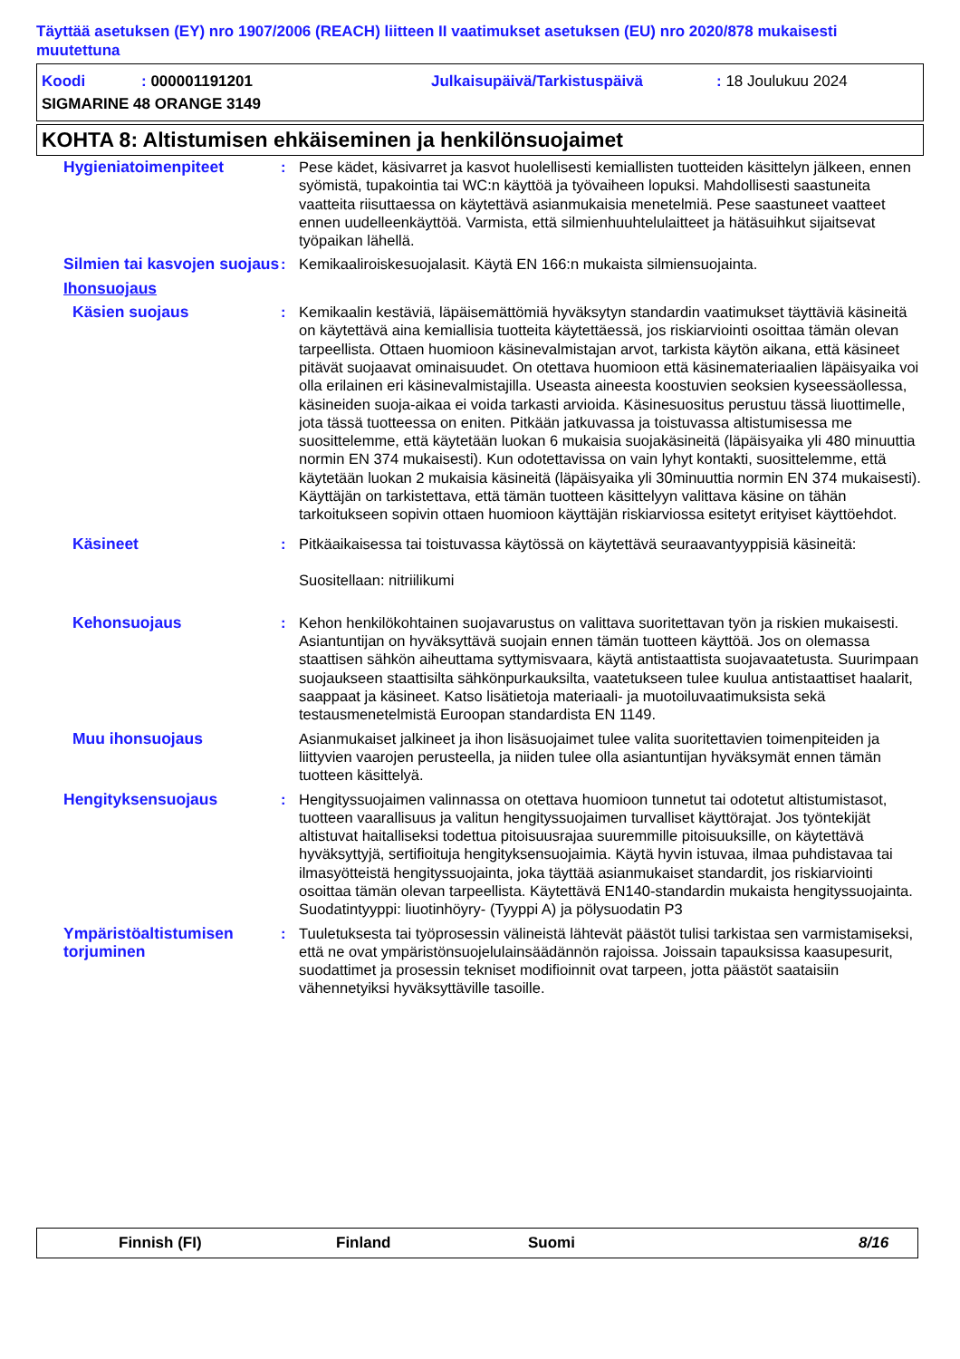Täyttää asetuksen (EY) nro 1907/2006 (REACH) liitteen II vaatimukset asetuksen (EU) nro 2020/878 mukaisesti muutettuna
Koodi: 000001191201 Julkaisupäivä/Tarkistuspäivä: 18 Joulukuu 2024
SIGMARINE 48 ORANGE 3149
KOHTA 8: Altistumisen ehkäiseminen ja henkilönsuojaimet
Hygieniatoimenpiteet : Pese kädet, käsivarret ja kasvot huolellisesti kemiallisten tuotteiden käsittelyn jälkeen, ennen syömistä, tupakointia tai WC:n käyttöä ja työvaiheen lopuksi. Mahdollisesti saastuneita vaatteita riisuttaessa on käytettävä asianmukaisia menetelmiä. Pese saastuneet vaatteet ennen uudelleenkäyttöä. Varmista, että silmienhuuhtelulaitteet ja hätäsuihkut sijaitsevat työpaikan lähellä.
Silmien tai kasvojen suojaus
: Kemikaaliroiskesuojalasit. Käytä EN 166:n mukaista silmiensuojainta.
Ihonsuojaus
Käsien suojaus : Kemikaalin kestäviä, läpäisemättömiä hyväksytyn standardin vaatimukset täyttäviä käsineitä on käytettävä aina kemiallisia tuotteita käytettäessä, jos riskiarviointi osoittaa tämän olevan tarpeellista. Ottaen huomioon käsinevalmistajan arvot, tarkista käytön aikana, että käsineet pitävät suojaavat ominaisuudet. On otettava huomioon että käsinemateriaalien läpäisyaika voi olla erilainen eri käsinevalmistajilla. Useasta aineesta koostuvien seoksien kyseessäollessa, käsineiden suoja-aikaa ei voida tarkasti arvioida. Käsinesuositus perustuu tässä liuottimelle, jota tässä tuotteessa on eniten. Pitkään jatkuvassa ja toistuvassa altistumisessa me suosittelemme, että käytetään luokan 6 mukaisia suojakäsineitä (läpäisyaika yli 480 minuuttia normin EN 374 mukaisesti). Kun odotettavissa on vain lyhyt kontakti, suosittelemme, että käytetään luokan 2 mukaisia käsineitä (läpäisyaika yli 30minuuttia normin EN 374 mukaisesti). Käyttäjän on tarkistettava, että tämän tuotteen käsittelyyn valittava käsine on tähän tarkoitukseen sopivin ottaen huomioon käyttäjän riskiarviossa esitetyt erityiset käyttöehdot.
Käsineet : Pitkäaikaisessa tai toistuvassa käytössä on käytettävä seuraavantyyppisiä käsineitä:
Suositellaan: nitriilikumi
Kehonsuojaus : Kehon henkilökohtainen suojavarustus on valittava suoritettavan työn ja riskien mukaisesti. Asiantuntijan on hyväksyttävä suojain ennen tämän tuotteen käyttöä. Jos on olemassa staattisen sähkön aiheuttama syttymisvaara, käytä antistaattista suojavaatetusta. Suurimpaan suojaukseen staattisilta sähkönpurkauksilta, vaatetukseen tulee kuulua antistaattiset haalarit, saappaat ja käsineet. Katso lisätietoja materiaali- ja muotoiluvaatimuksista sekä testausmenetelmistä Euroopan standardista EN 1149.
Muu ihonsuojaus Asianmukaiset jalkineet ja ihon lisäsuojaimet tulee valita suoritettavien toimenpiteiden ja liittyvien vaarojen perusteella, ja niiden tulee olla asiantuntijan hyväksymät ennen tämän tuotteen käsittelyä.
Hengityksensuojaus : Hengityssuojaimen valinnassa on otettava huomioon tunnetut tai odotetut altistumistasot, tuotteen vaarallisuus ja valitun hengityssuojaimen turvalliset käyttörajat. Jos työntekijät altistuvat haitalliseksi todettua pitoisuusrajaa suuremmille pitoisuuksille, on käytettävä hyväksyttyjä, sertifioituja hengityksensuojaimia. Käytä hyvin istuvaa, ilmaa puhdistavaa tai ilmasyötteistä hengityssuojainta, joka täyttää asianmukaiset standardit, jos riskiarviointi osoittaa tämän olevan tarpeellista. Käytettävä EN140-standardin mukaista hengityssuojainta. Suodatintyyppi: liuotinhöyry- (Tyyppi A) ja pölysuodatin P3
Ympäristöaltistumisen torjuminen
: Tuuletuksesta tai työprosessin välineistä lähtevät päästöt tulisi tarkistaa sen varmistamiseksi, että ne ovat ympäristönsuojelulainsäädännön rajoissa. Joissain tapauksissa kaasupesurit, suodattimet ja prosessin tekniset modifioinnit ovat tarpeen, jotta päästöt saataisiin vähennetyiksi hyväksyttäville tasoille.
Finnish (FI) Finland Suomi 8/16